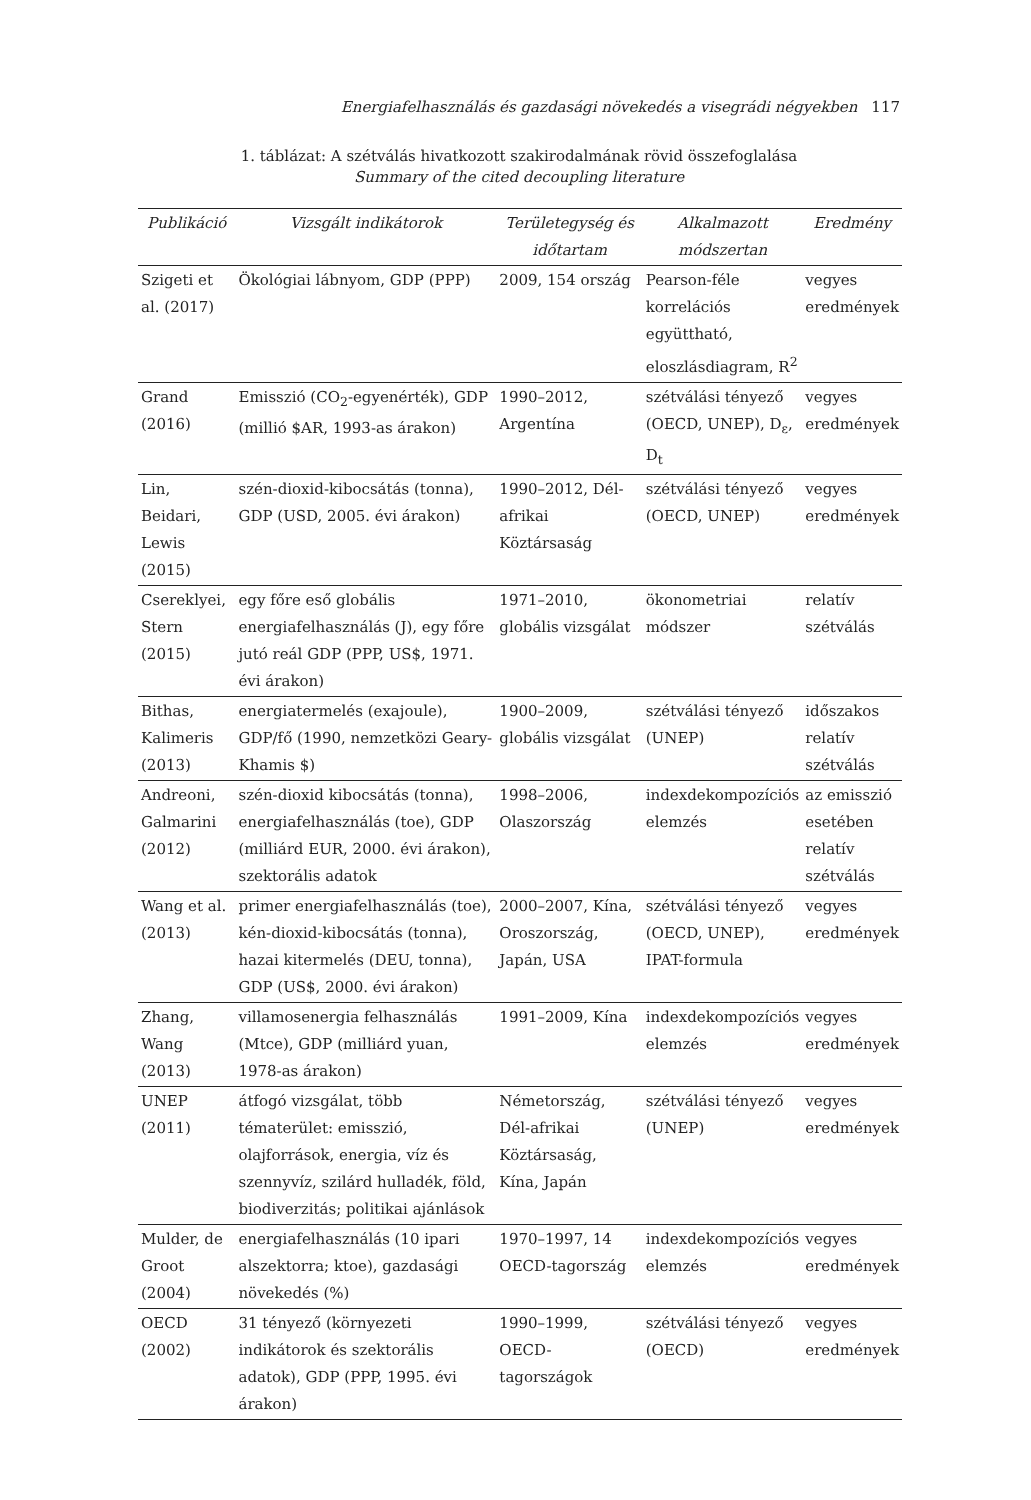Energiafelhasználás és gazdasági növekedés a visegrádi négyekben 117
1. táblázat: A szétválás hivatkozott szakirodalmának rövid összefoglalása
Summary of the cited decoupling literature
| Publikáció | Vizsgált indikátorok | Területegység és időtartam | Alkalmazott módszertan | Eredmény |
| --- | --- | --- | --- | --- |
| Szigeti et al. (2017) | Ökológiai lábnyom, GDP (PPP) | 2009, 154 ország | Pearson-féle korrelációs együttható, eloszlásdiagram, R<sup>2</sup> | vegyes eredmények |
| Grand (2016) | Emisszió (CO<sub>2</sub>-egyenérték), GDP (millió $AR, 1993-as árakon) | 1990–2012, Argentína | szétválási tényező (OECD, UNEP), D<sub>ε</sub>, D<sub>t</sub> | vegyes eredmények |
| Lin, Beidari, Lewis (2015) | szén-dioxid-kibocsátás (tonna), GDP (USD, 2005. évi árakon) | 1990–2012, Dél-afrikai Köztársaság | szétválási tényező (OECD, UNEP) | vegyes eredmények |
| Cserekly­ei, Stern (2015) | egy főre eső globális energiafelhasználás (J), egy főre jutó reál GDP (PPP, US$, 1971. évi árakon) | 1971–2010, globális vizsgálat | ökonometriai módszer | relatív szétválás |
| Bithas, Kalimeris (2013) | energiatermelés (exajoule), GDP/fő (1990, nemzetközi Geary-Khamis $) | 1900–2009, globális vizsgálat | szétválási tényező (UNEP) | időszakos relatív szétválás |
| Andreoni, Galmarini (2012) | szén-dioxid kibocsátás (tonna), energiafelhasználás (toe), GDP (milliárd EUR, 2000. évi árakon), szektorális adatok | 1998–2006, Olaszország | indexdekompozíciós elemzés | az emisszió esetében relatív szétválás |
| Wang et al. (2013) | primer energiafelhasználás (toe), kén-dioxid-kibocsátás (tonna), hazai kitermelés (DEU, tonna), GDP (US$, 2000. évi árakon) | 2000–2007, Kína, Oroszország, Japán, USA | szétválási tényező (OECD, UNEP), IPAT-formula | vegyes eredmények |
| Zhang, Wang (2013) | villamosenergia felhasználás (Mtce), GDP (milliárd yuan, 1978-as árakon) | 1991–2009, Kína | indexdekompozíciós elemzés | vegyes eredmények |
| UNEP (2011) | átfogó vizsgálat, több tématerület: emisszió, olajforrások, energia, víz és szennyvíz, szilárd hulladék, föld, biodiverzitás; politikai ajánlások | Németország, Dél-afrikai Köztársaság, Kína, Japán | szétválási tényező (UNEP) | vegyes eredmények |
| Mulder, de Groot (2004) | energiafelhasználás (10 ipari alszektorra; ktoe), gazdasági növekedés (%) | 1970–1997, 14 OECD-tagország | indexdekompozíciós elemzés | vegyes eredmények |
| OECD (2002) | 31 tényező (környezeti indikátorok és szektorális adatok), GDP (PPP, 1995. évi árakon) | 1990–1999, OECD-tagországok | szétválási tényező (OECD) | vegyes eredmények |